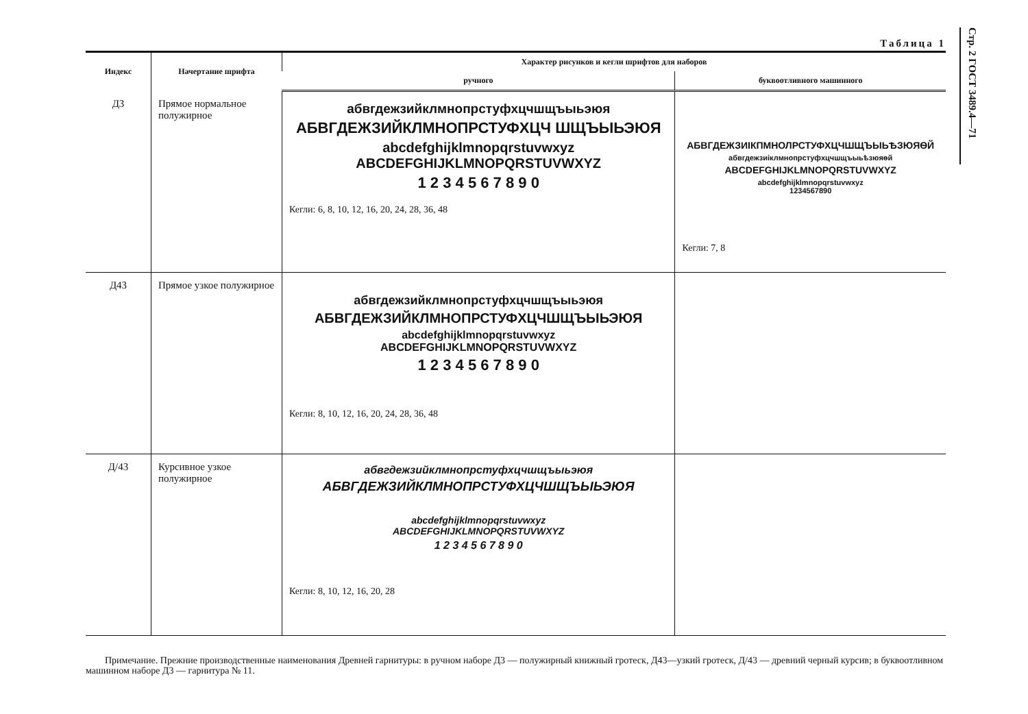Стр. 2 ГОСТ 3489.4—71
Таблица 1
| Индекс | Начертание шрифта | Характер рисунков и кегли шрифтов для наборов | |
| --- | --- | --- | --- |
| | | ручного | буквоотливного машинного |
| Д3 | Прямое нормальное полужирное | абвгдежзийклмнопрстуфхцчшщъыьэюя АБВГДЕЖЗИЙКЛМНОПРСТУФХЦЧ ШЩЪЫЬЭЮЯ abcdefghijklmnopqrstuvwxyz ABCDEFGHIJKLMNOPQRSTUVWXYZ 1 2 3 4 5 6 7 8 9 0 Кегли: 6, 8, 10, 12, 16, 20, 24, 28, 36, 48 | АБВГДЕЖЗИIКПМНОЛРСТУФХЦЧШЩЪЫЬѢЗЮЯѲЙ абвгдежзиiклмнопрстуфхцчшщъыьѣзюяѳй ABCDEFGHIJKLMNOPQRSTUVWXYZ abcdefghijklmnopqrstuvwxyz 1234567890 Кегли: 7, 8 |
| Д43 | Прямое узкое полужирное | абвгдежзийклмнопрстуфхцчшщъыьэюя АБВГДЕЖЗИЙКЛМНОПРСТУФХЦЧШЩЪЫЬЭЮЯ abcdefghijklmnopqrstuvwxyz ABCDEFGHIJKLMNOPQRSTUVWXYZ 1 2 3 4 5 6 7 8 9 0 Кегли: 8, 10, 12, 16, 20, 24, 28, 36, 48 | |
| Д/43 | Курсивное узкое полужирное | абвгдежзийклмнопрстуфхцчшщъыьэюя АБВГДЕЖЗИЙКЛМНОПРСТУФХЦЧШЩЪЫЬЭЮЯ abcdefghijklmnopqrstuvwxyz ABCDEFGHIJKLMNOPQRSTUVWXYZ 1 2 3 4 5 6 7 8 9 0 Кегли: 8, 10, 12, 16, 20, 28 | |
Примечание. Прежние производственные наименования Древней гарнитуры: в ручном наборе Д3 — полужирный книжный гротеск, Д43—узкий гротеск, Д/43 — древний черный курсив; в буквоотливном машинном наборе Д3 — гарнитура № 11.